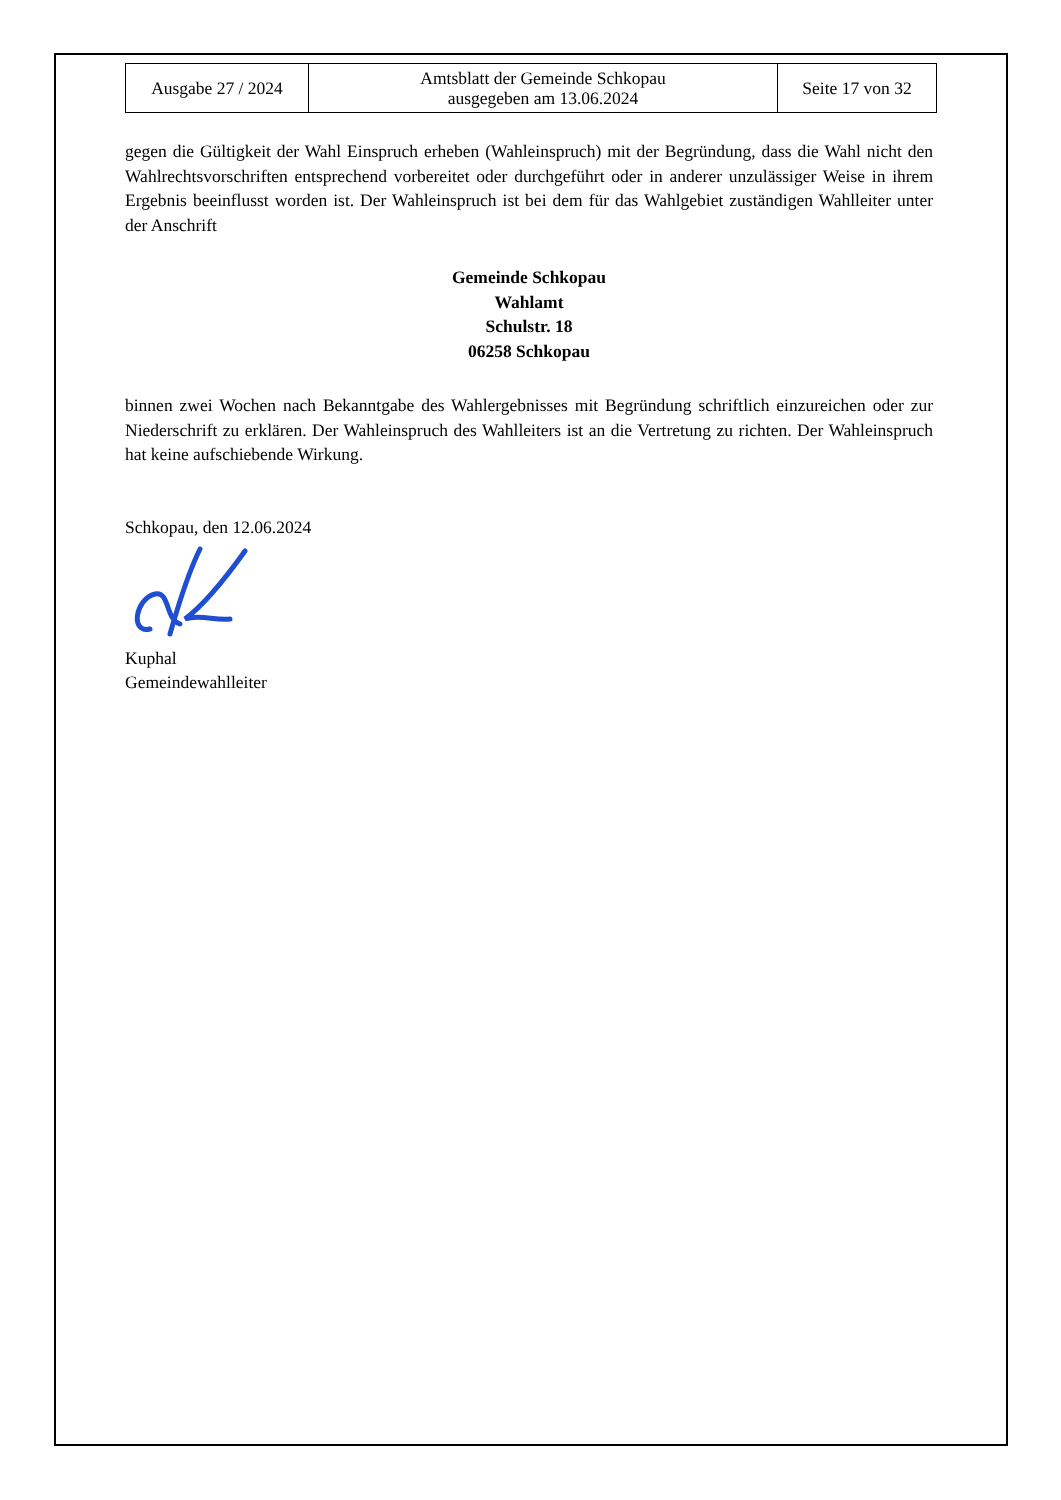| Ausgabe 27 / 2024 | Amtsblatt der Gemeinde Schkopau ausgegeben am 13.06.2024 | Seite 17 von 32 |
gegen die Gültigkeit der Wahl Einspruch erheben (Wahleinspruch) mit der Begründung, dass die Wahl nicht den Wahlrechtsvorschriften entsprechend vorbereitet oder durchgeführt oder in anderer unzulässiger Weise in ihrem Ergebnis beeinflusst worden ist. Der Wahleinspruch ist bei dem für das Wahlgebiet zuständigen Wahlleiter unter der Anschrift
Gemeinde Schkopau
Wahlamt
Schulstr. 18
06258 Schkopau
binnen zwei Wochen nach Bekanntgabe des Wahlergebnisses mit Begründung schriftlich einzureichen oder zur Niederschrift zu erklären. Der Wahleinspruch des Wahlleiters ist an die Vertretung zu richten. Der Wahleinspruch hat keine aufschiebende Wirkung.
Schkopau, den 12.06.2024
Kuphal
Gemeindewahlleiter